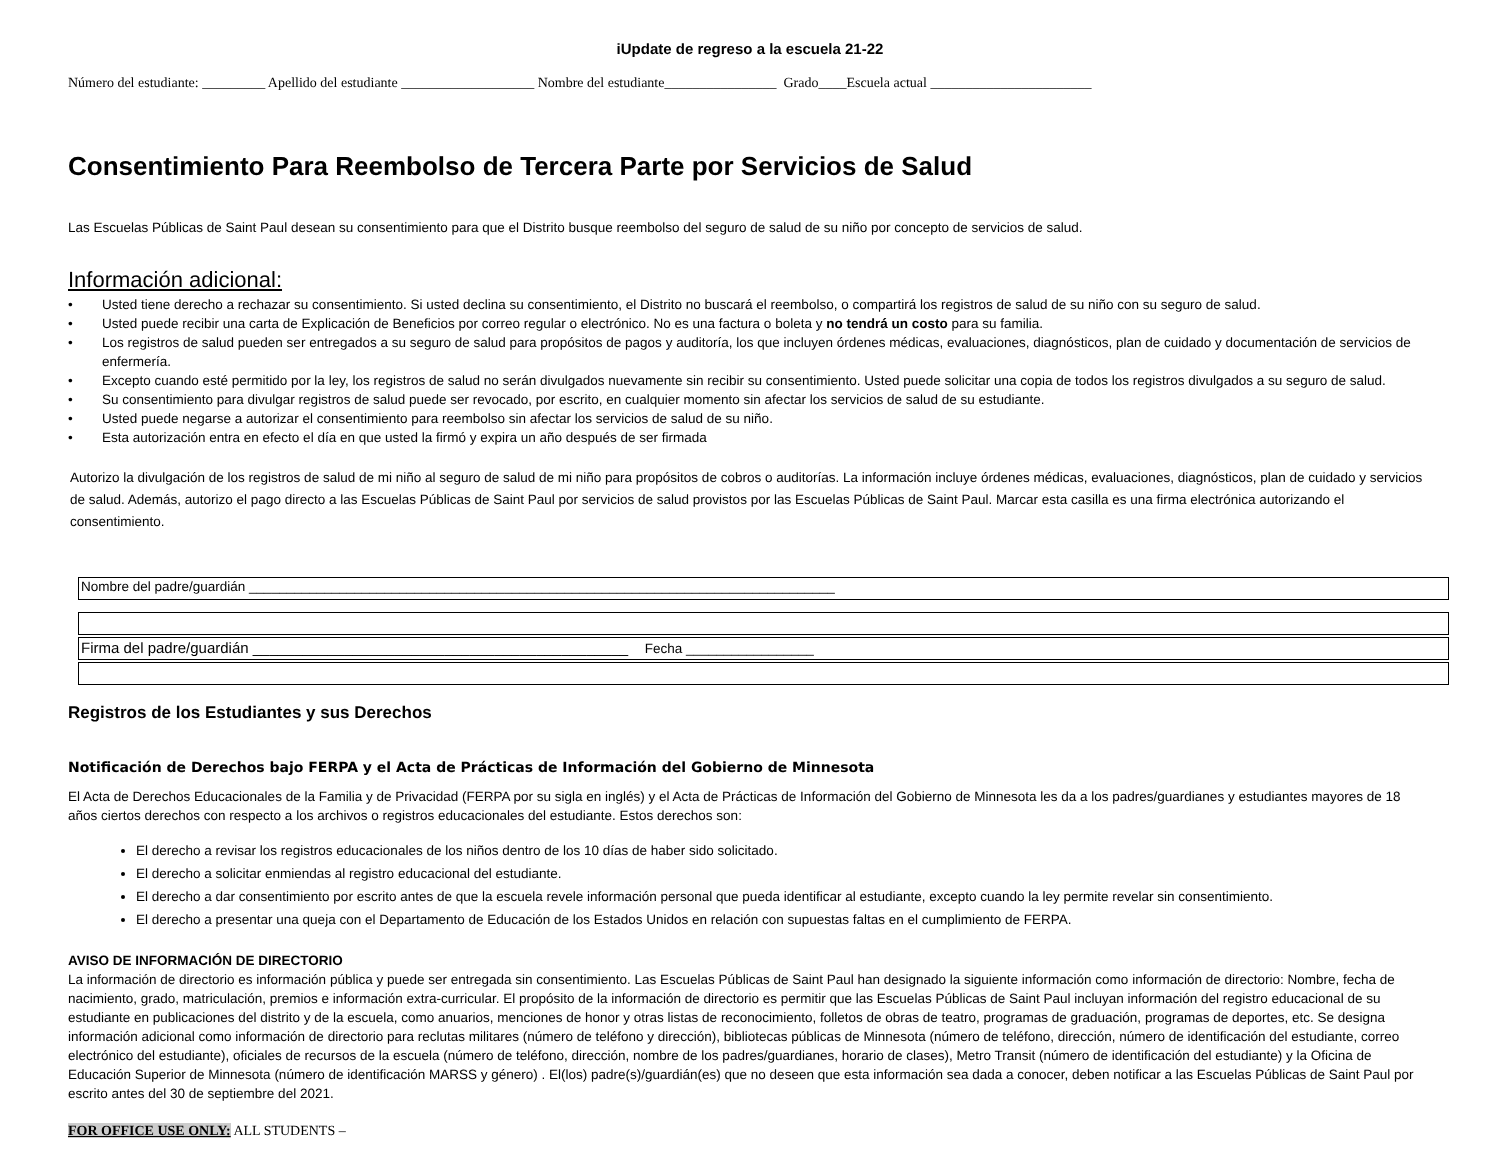iUpdate de regreso a la escuela 21-22
Número del estudiante: _________ Apellido del estudiante ___________________ Nombre del estudiante________________ Grado____Escuela actual _______________________
Consentimiento Para Reembolso de Tercera Parte por Servicios de Salud
Las Escuelas Públicas de Saint Paul desean su consentimiento para que el Distrito busque reembolso del seguro de salud de su niño por concepto de servicios de salud.
Información adicional:
• Usted tiene derecho a rechazar su consentimiento. Si usted declina su consentimiento, el Distrito no buscará el reembolso, o compartirá los registros de salud de su niño con su seguro de salud.
• Usted puede recibir una carta de Explicación de Beneficios por correo regular o electrónico. No es una factura o boleta y no tendrá un costo para su familia.
• Los registros de salud pueden ser entregados a su seguro de salud para propósitos de pagos y auditoría, los que incluyen órdenes médicas, evaluaciones, diagnósticos, plan de cuidado y documentación de servicios de enfermería.
• Excepto cuando esté permitido por la ley, los registros de salud no serán divulgados nuevamente sin recibir su consentimiento. Usted puede solicitar una copia de todos los registros divulgados a su seguro de salud.
• Su consentimiento para divulgar registros de salud puede ser revocado, por escrito, en cualquier momento sin afectar los servicios de salud de su estudiante.
• Usted puede negarse a autorizar el consentimiento para reembolso sin afectar los servicios de salud de su niño.
• Esta autorización entra en efecto el día en que usted la firmó y expira un año después de ser firmada
Autorizo la divulgación de los registros de salud de mi niño al seguro de salud de mi niño para propósitos de cobros o auditorías. La información incluye órdenes médicas, evaluaciones, diagnósticos, plan de cuidado y servicios de salud. Además, autorizo el pago directo a las Escuelas Públicas de Saint Paul por servicios de salud provistos por las Escuelas Públicas de Saint Paul. Marcar esta casilla es una firma electrónica autorizando el consentimiento.
Nombre del padre/guardián ______________________________________________________________________________
Firma del padre/guardián _____________________________________________ Fecha _________________
Registros de los Estudiantes y sus Derechos
Notificación de Derechos bajo FERPA y el Acta de Prácticas de Información del Gobierno de Minnesota
El Acta de Derechos Educacionales de la Familia y de Privacidad (FERPA por su sigla en inglés) y el Acta de Prácticas de Información del Gobierno de Minnesota les da a los padres/guardianes y estudiantes mayores de 18 años ciertos derechos con respecto a los archivos o registros educacionales del estudiante. Estos derechos son:
El derecho a revisar los registros educacionales de los niños dentro de los 10 días de haber sido solicitado.
El derecho a solicitar enmiendas al registro educacional del estudiante.
El derecho a dar consentimiento por escrito antes de que la escuela revele información personal que pueda identificar al estudiante, excepto cuando la ley permite revelar sin consentimiento.
El derecho a presentar una queja con el Departamento de Educación de los Estados Unidos en relación con supuestas faltas en el cumplimiento de FERPA.
AVISO DE INFORMACIÓN DE DIRECTORIO
La información de directorio es información pública y puede ser entregada sin consentimiento. Las Escuelas Públicas de Saint Paul han designado la siguiente información como información de directorio: Nombre, fecha de nacimiento, grado, matriculación, premios e información extra-curricular. El propósito de la información de directorio es permitir que las Escuelas Públicas de Saint Paul incluyan información del registro educacional de su estudiante en publicaciones del distrito y de la escuela, como anuarios, menciones de honor y otras listas de reconocimiento, folletos de obras de teatro, programas de graduación, programas de deportes, etc. Se designa información adicional como información de directorio para reclutas militares (número de teléfono y dirección), bibliotecas públicas de Minnesota (número de teléfono, dirección, número de identificación del estudiante, correo electrónico del estudiante), oficiales de recursos de la escuela (número de teléfono, dirección, nombre de los padres/guardianes, horario de clases), Metro Transit (número de identificación del estudiante) y la Oficina de Educación Superior de Minnesota (número de identificación MARSS y género) . El(los) padre(s)/guardián(es) que no deseen que esta información sea dada a conocer, deben notificar a las Escuelas Públicas de Saint Paul por escrito antes del 30 de septiembre del 2021.
FOR OFFICE USE ONLY: ALL STUDENTS –